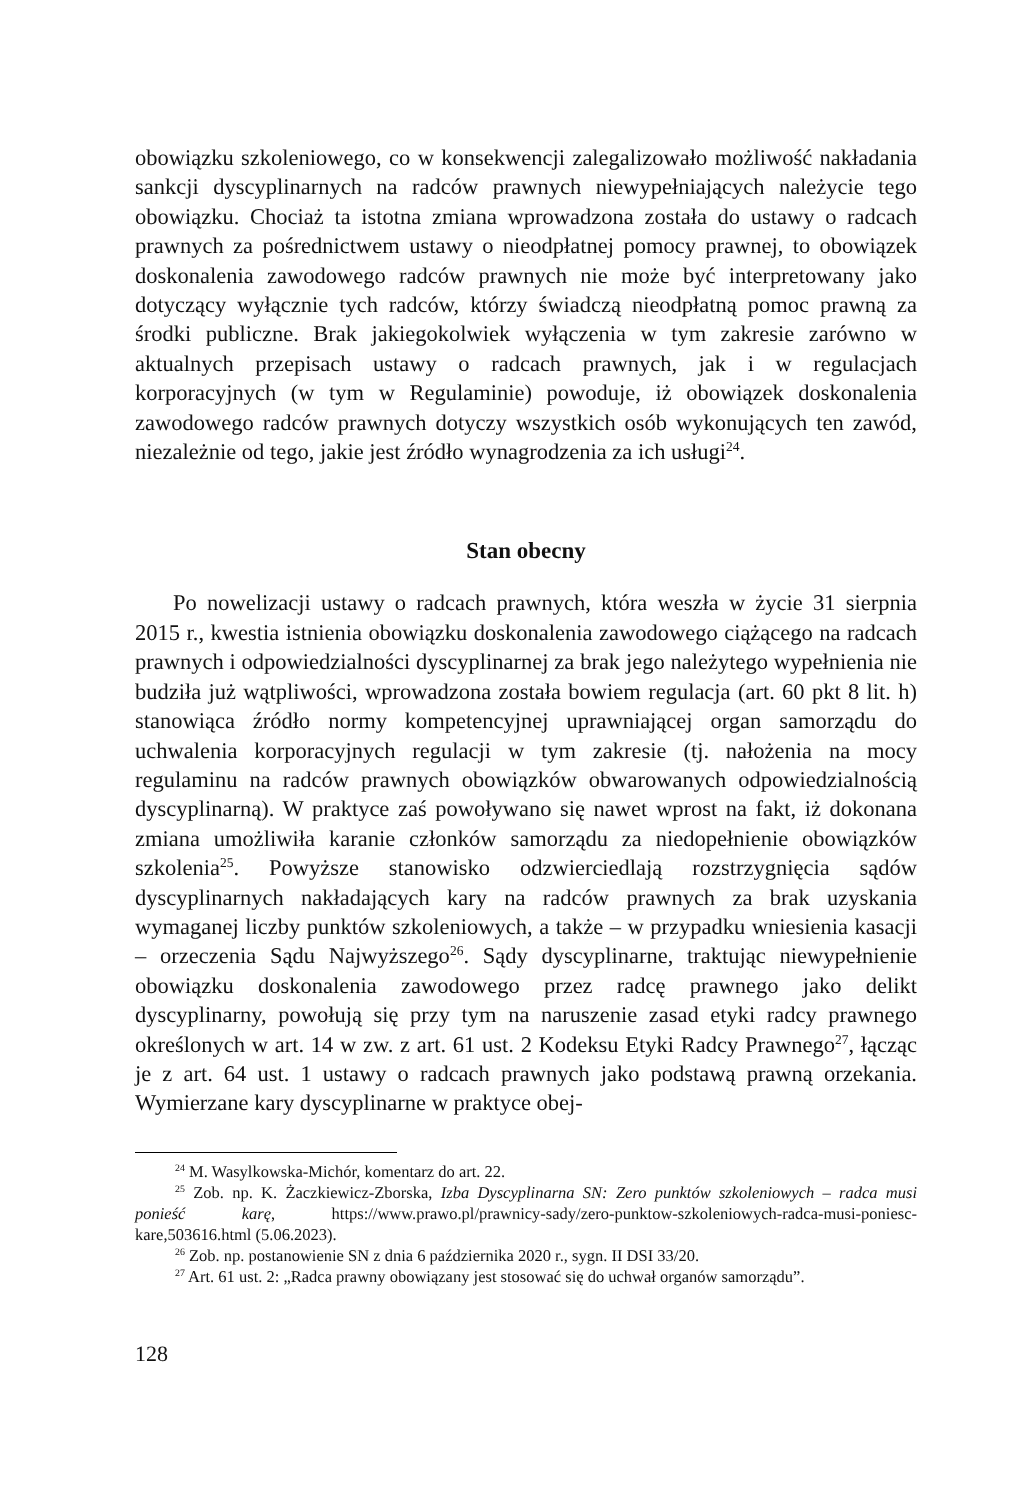obowiązku szkoleniowego, co w konsekwencji zalegalizowało możliwość nakładania sankcji dyscyplinarnych na radców prawnych niewypełniających należycie tego obowiązku. Chociaż ta istotna zmiana wprowadzona została do ustawy o radcach prawnych za pośrednictwem ustawy o nieodpłatnej pomocy prawnej, to obowiązek doskonalenia zawodowego radców prawnych nie może być interpretowany jako dotyczący wyłącznie tych radców, którzy świadczą nieodpłatną pomoc prawną za środki publiczne. Brak jakiegokolwiek wyłączenia w tym zakresie zarówno w aktualnych przepisach ustawy o radcach prawnych, jak i w regulacjach korporacyjnych (w tym w Regulaminie) powoduje, iż obowiązek doskonalenia zawodowego radców prawnych dotyczy wszystkich osób wykonujących ten zawód, niezależnie od tego, jakie jest źródło wynagrodzenia za ich usługi<sup>24</sup>.
Stan obecny
Po nowelizacji ustawy o radcach prawnych, która weszła w życie 31 sierpnia 2015 r., kwestia istnienia obowiązku doskonalenia zawodowego ciążącego na radcach prawnych i odpowiedzialności dyscyplinarnej za brak jego należytego wypełnienia nie budziła już wątpliwości, wprowadzona została bowiem regulacja (art. 60 pkt 8 lit. h) stanowiąca źródło normy kompetencyjnej uprawniającej organ samorządu do uchwalenia korporacyjnych regulacji w tym zakresie (tj. nałożenia na mocy regulaminu na radców prawnych obowiązków obwarowanych odpowiedzialnością dyscyplinarną). W praktyce zaś powoływano się nawet wprost na fakt, iż dokonana zmiana umożliwiła karanie członków samorządu za niedopełnienie obowiązków szkolenia<sup>25</sup>. Powyższe stanowisko odzwierciedlają rozstrzygnięcia sądów dyscyplinarnych nakładających kary na radców prawnych za brak uzyskania wymaganej liczby punktów szkoleniowych, a także – w przypadku wniesienia kasacji – orzeczenia Sądu Najwyższego<sup>26</sup>. Sądy dyscyplinarne, traktując niewypełnienie obowiązku doskonalenia zawodowego przez radcę prawnego jako delikt dyscyplinarny, powołują się przy tym na naruszenie zasad etyki radcy prawnego określonych w art. 14 w zw. z art. 61 ust. 2 Kodeksu Etyki Radcy Prawnego<sup>27</sup>, łącząc je z art. 64 ust. 1 ustawy o radcach prawnych jako podstawą prawną orzekania. Wymierzane kary dyscyplinarne w praktyce obej-
<sup>24</sup> M. Wasylkowska-Michór, komentarz do art. 22.
<sup>25</sup> Zob. np. K. Żaczkiewicz-Zborska, Izba Dyscyplinarna SN: Zero punktów szkoleniowych – radca musi ponieść karę, https://www.prawo.pl/prawnicy-sady/zero-punktow-szkoleniowych-radca-musi-poniesc-kare,503616.html (5.06.2023).
<sup>26</sup> Zob. np. postanowienie SN z dnia 6 października 2020 r., sygn. II DSI 33/20.
<sup>27</sup> Art. 61 ust. 2: „Radca prawny obowiązany jest stosować się do uchwał organów samorządu”.
128